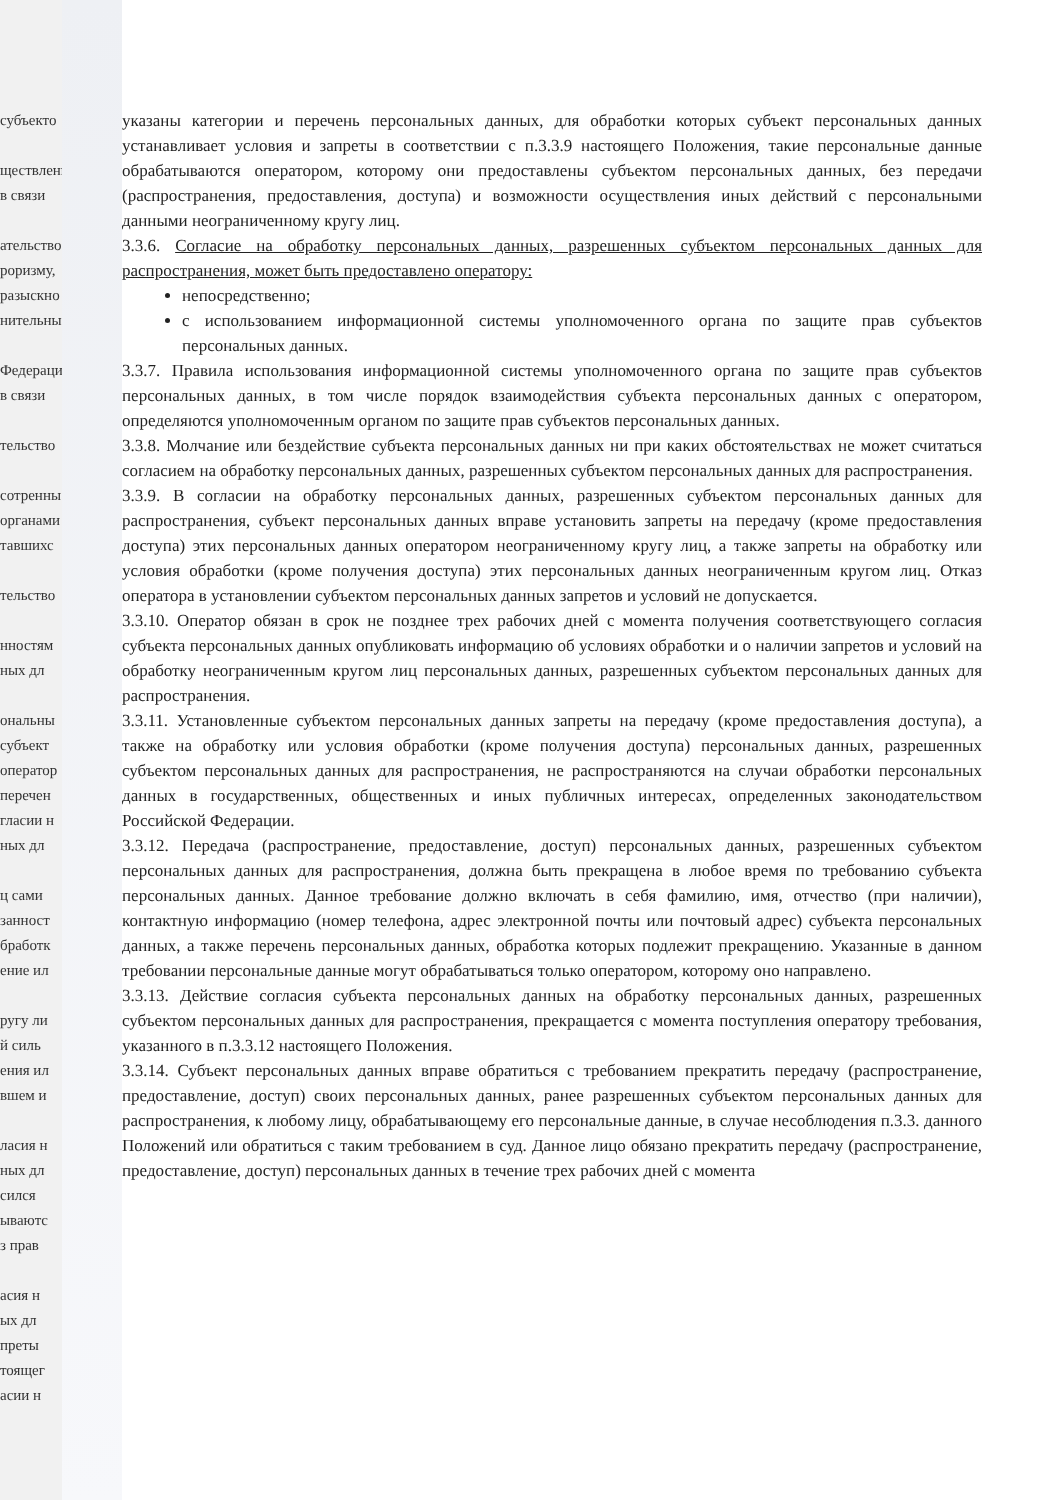субъекто
ществлени
в связи
ательство
роризму,
разыскно
нительны
Федераци
в связи
тельство
сотренны
органами
тавшихс
тельство
нностям
ных дл
ональны
субъект
оператор
перечен
гласии н
ных дл
ц сами
занност
бработк
ение ил
ругу ли
й силь
ения ил
вшем и
ласия н
ных дл
сился
ываютс
з прав
асия н
ых дл
преты
тоящег
асии н
указаны категории и перечень персональных данных, для обработки которых субъект персональных данных устанавливает условия и запреты в соответствии с п.3.3.9 настоящего Положения, такие персональные данные обрабатываются оператором, которому они предоставлены субъектом персональных данных, без передачи (распространения, предоставления, доступа) и возможности осуществления иных действий с персональными данными неограниченному кругу лиц.
3.3.6. Согласие на обработку персональных данных, разрешенных субъектом персональных данных для распространения, может быть предоставлено оператору:
непосредственно;
с использованием информационной системы уполномоченного органа по защите прав субъектов персональных данных.
3.3.7. Правила использования информационной системы уполномоченного органа по защите прав субъектов персональных данных, в том числе порядок взаимодействия субъекта персональных данных с оператором, определяются уполномоченным органом по защите прав субъектов персональных данных.
3.3.8. Молчание или бездействие субъекта персональных данных ни при каких обстоятельствах не может считаться согласием на обработку персональных данных, разрешенных субъектом персональных данных для распространения.
3.3.9. В согласии на обработку персональных данных, разрешенных субъектом персональных данных для распространения, субъект персональных данных вправе установить запреты на передачу (кроме предоставления доступа) этих персональных данных оператором неограниченному кругу лиц, а также запреты на обработку или условия обработки (кроме получения доступа) этих персональных данных неограниченным кругом лиц. Отказ оператора в установлении субъектом персональных данных запретов и условий не допускается.
3.3.10. Оператор обязан в срок не позднее трех рабочих дней с момента получения соответствующего согласия субъекта персональных данных опубликовать информацию об условиях обработки и о наличии запретов и условий на обработку неограниченным кругом лиц персональных данных, разрешенных субъектом персональных данных для распространения.
3.3.11. Установленные субъектом персональных данных запреты на передачу (кроме предоставления доступа), а также на обработку или условия обработки (кроме получения доступа) персональных данных, разрешенных субъектом персональных данных для распространения, не распространяются на случаи обработки персональных данных в государственных, общественных и иных публичных интересах, определенных законодательством Российской Федерации.
3.3.12. Передача (распространение, предоставление, доступ) персональных данных, разрешенных субъектом персональных данных для распространения, должна быть прекращена в любое время по требованию субъекта персональных данных. Данное требование должно включать в себя фамилию, имя, отчество (при наличии), контактную информацию (номер телефона, адрес электронной почты или почтовый адрес) субъекта персональных данных, а также перечень персональных данных, обработка которых подлежит прекращению. Указанные в данном требовании персональные данные могут обрабатываться только оператором, которому оно направлено.
3.3.13. Действие согласия субъекта персональных данных на обработку персональных данных, разрешенных субъектом персональных данных для распространения, прекращается с момента поступления оператору требования, указанного в п.3.3.12 настоящего Положения.
3.3.14. Субъект персональных данных вправе обратиться с требованием прекратить передачу (распространение, предоставление, доступ) своих персональных данных, ранее разрешенных субъектом персональных данных для распространения, к любому лицу, обрабатывающему его персональные данные, в случае несоблюдения п.3.3. данного Положений или обратиться с таким требованием в суд. Данное лицо обязано прекратить передачу (распространение, предоставление, доступ) персональных данных в течение трех рабочих дней с момента